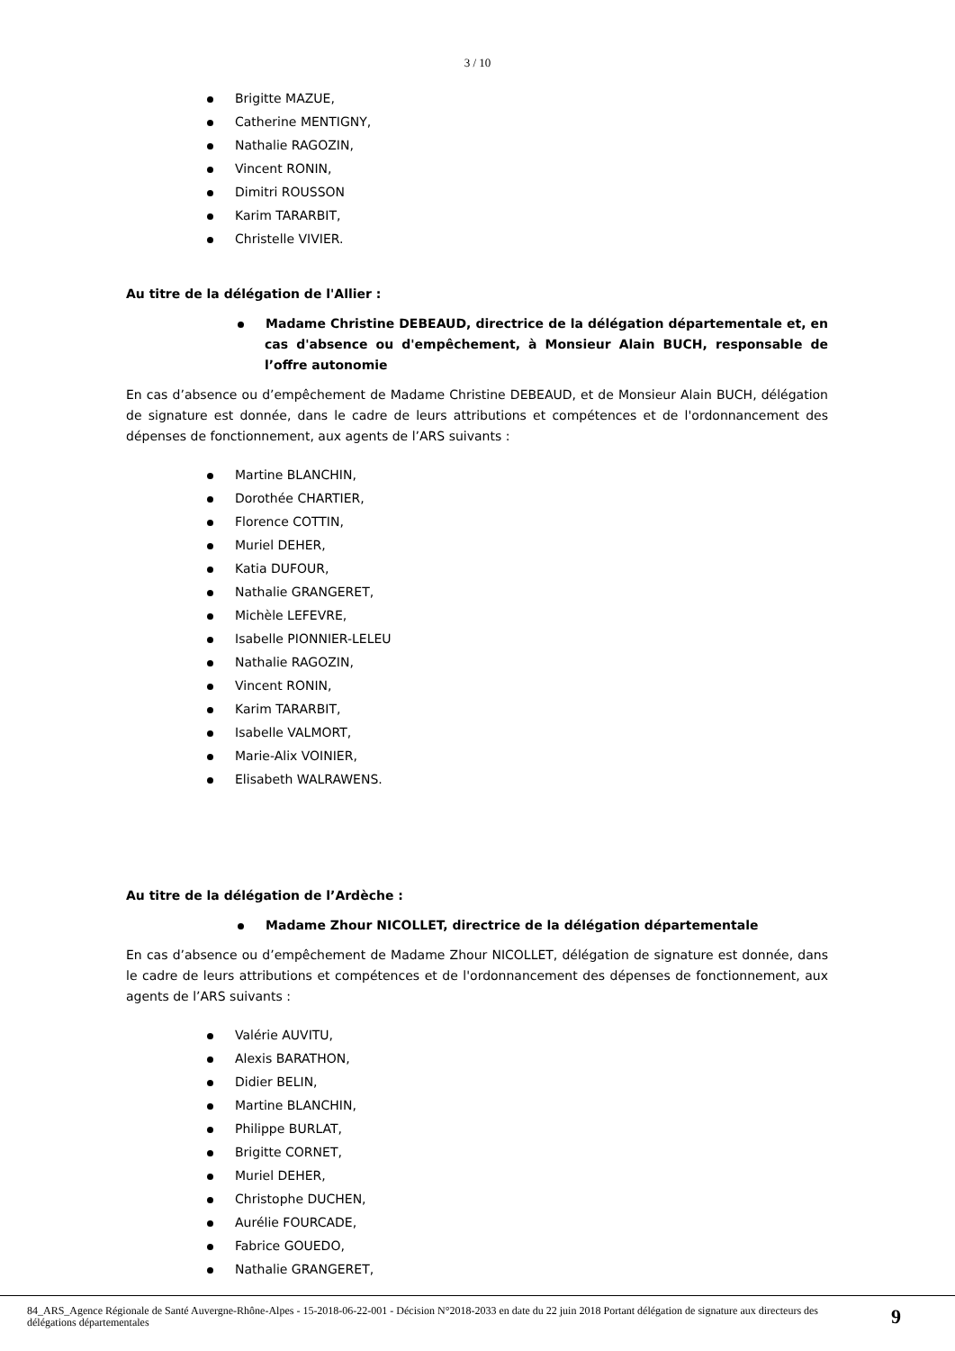3 / 10
Brigitte MAZUE,
Catherine MENTIGNY,
Nathalie RAGOZIN,
Vincent RONIN,
Dimitri ROUSSON
Karim TARARBIT,
Christelle VIVIER.
Au titre de la délégation de l'Allier :
Madame Christine DEBEAUD, directrice de la délégation départementale et, en cas d'absence ou d'empêchement, à Monsieur Alain BUCH, responsable de l’offre autonomie
En cas d’absence ou d’empêchement de Madame Christine DEBEAUD, et de Monsieur Alain BUCH, délégation de signature est donnée, dans le cadre de leurs attributions et compétences et de l'ordonnancement des dépenses de fonctionnement, aux agents de l’ARS suivants :
Martine BLANCHIN,
Dorothée CHARTIER,
Florence COTTIN,
Muriel DEHER,
Katia DUFOUR,
Nathalie GRANGERET,
Michèle LEFEVRE,
Isabelle PIONNIER-LELEU
Nathalie RAGOZIN,
Vincent RONIN,
Karim TARARBIT,
Isabelle VALMORT,
Marie-Alix VOINIER,
Elisabeth WALRAWENS.
Au titre de la délégation de l’Ardèche :
Madame Zhour NICOLLET, directrice de la délégation départementale
En cas d’absence ou d’empêchement de Madame Zhour NICOLLET, délégation de signature est donnée, dans le cadre de leurs attributions et compétences et de l'ordonnancement des dépenses de fonctionnement, aux agents de l’ARS suivants :
Valérie AUVITU,
Alexis BARATHON,
Didier BELIN,
Martine BLANCHIN,
Philippe BURLAT,
Brigitte CORNET,
Muriel DEHER,
Christophe DUCHEN,
Aurélie FOURCADE,
Fabrice GOUEDO,
Nathalie GRANGERET,
84_ARS_Agence Régionale de Santé Auvergne-Rhône-Alpes - 15-2018-06-22-001 - Décision N°2018-2033 en date du 22 juin 2018 Portant délégation de signature aux directeurs des délégations départementales
9